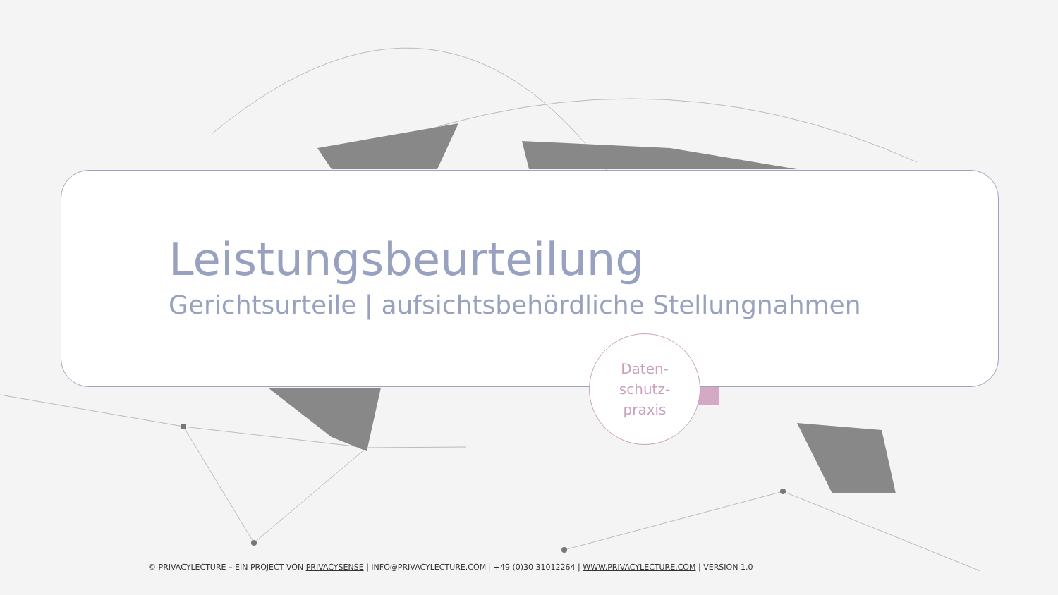Leistungsbeurteilung
Gerichtsurteile | aufsichtsbehördliche Stellungnahmen
Daten-
schutz-
praxis
© PRIVACYLECTURE – EIN PROJECT VON PRIVACYSENSE | INFO@PRIVACYLECTURE.COM | +49 (0)30 31012264 | WWW.PRIVACYLECTURE.COM | VERSION 1.0